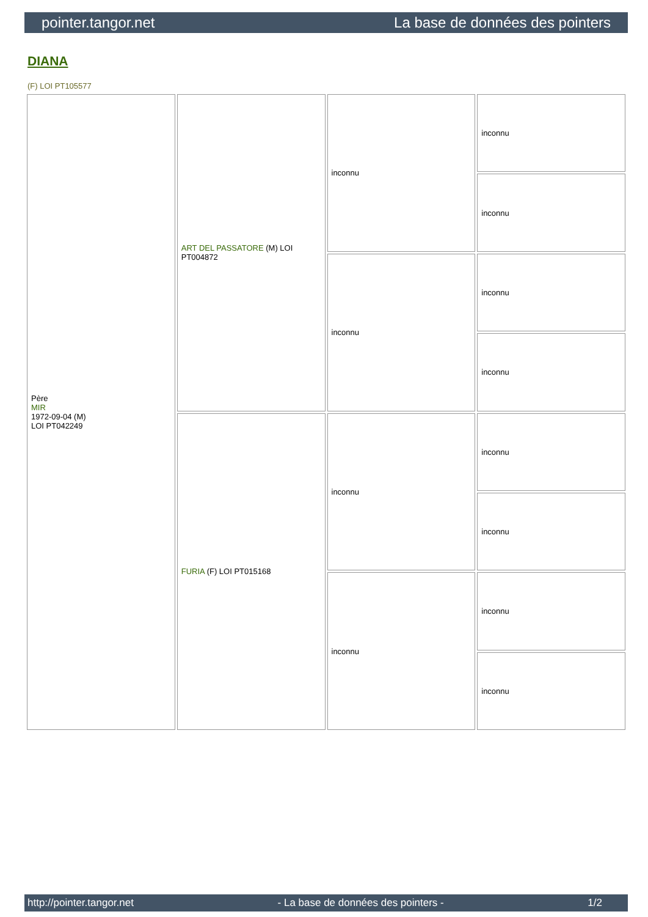pointer.tangor.net La base de données des pointers
DIANA
(F) LOI PT105577
| Père MIR 1972-09-04 (M) LOI PT042249 | ART DEL PASSATORE (M) LOI PT004872 | inconnu | inconnu |
| | | | inconnu |
| | | inconnu | inconnu |
| | | | inconnu |
| | FURIA (F) LOI PT015168 | inconnu | inconnu |
| | | | inconnu |
| | | inconnu | inconnu |
| | | | inconnu |
http://pointer.tangor.net - La base de données des pointers - 1/2